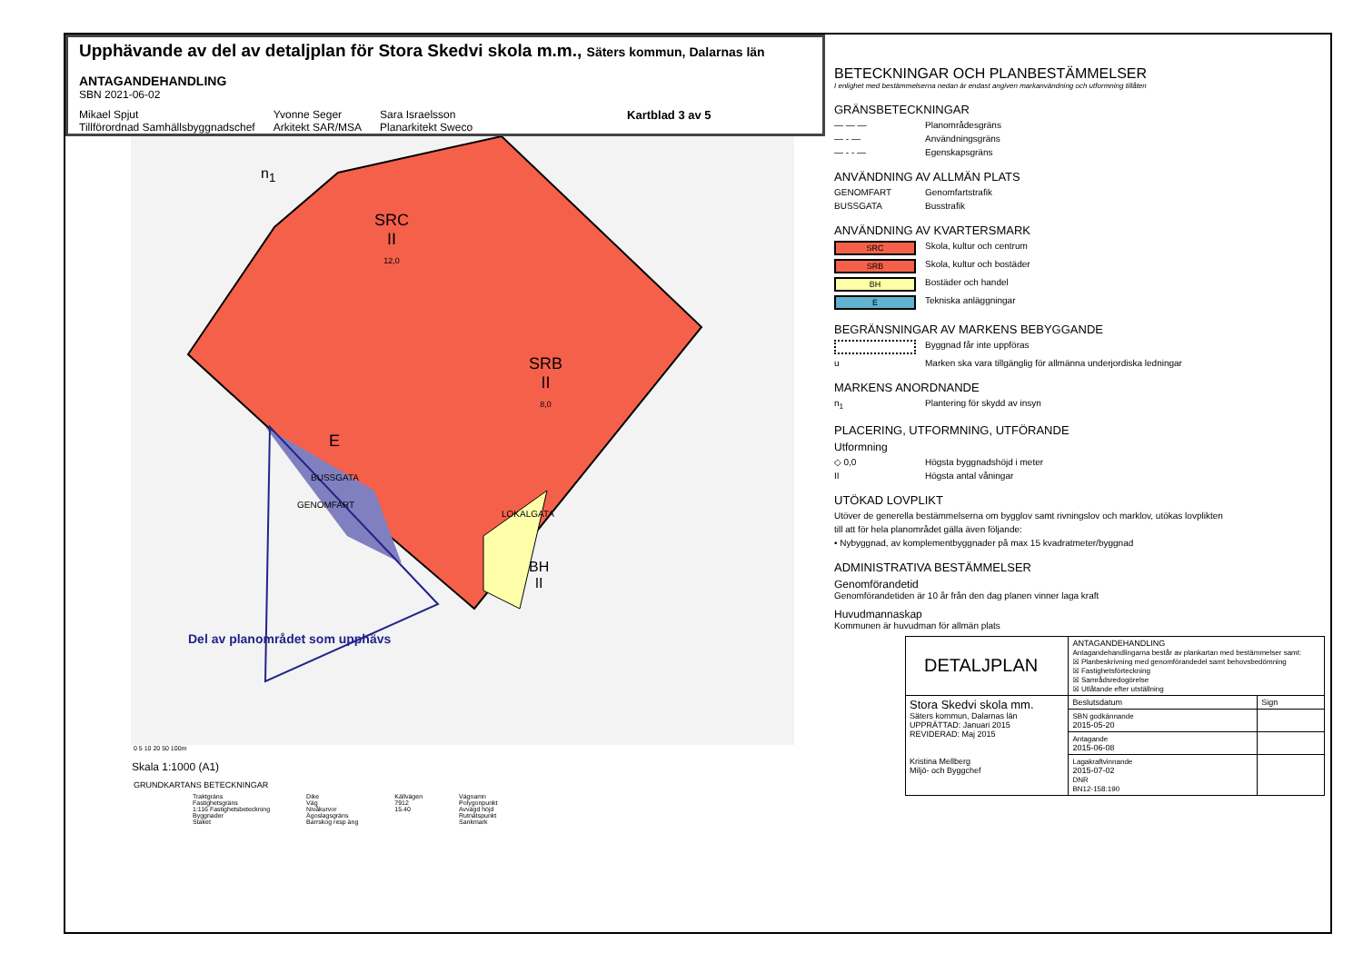Upphävande av del av detaljplan för Stora Skedvi skola m.m., Säters kommun, Dalarnas län
ANTAGANDEHANDLING
SBN 2021-06-02
Mikael Spjut
Tillförordnad Samhällsbyggnadschef
Yvonne Seger
Arkitekt SAR/MSA
Sara Israelsson
Planarkitekt Sweco
Kartblad 3 av 5
n<sub>1</sub>
SRC
II
12,0
SRB
II
8,0
E
BUSSGATA
GENOMFART
LOKALGATA
BH
II
Del av planområdet som upphävs
0 5 10 20 50 100m
Skala 1:1000 (A1)
GRUNDKARTANS BETECKNINGAR
Traktgräns
Fastighetsgräns
1:116 Fastighetsbeteckning
Byggnader
Staket
Dike
Väg
Nivåkurvor
Ägoslagsgräns
Barrskog resp äng
Källvägen
7912
15.40
Vägnamn
Polygonpunkt
Avvägd höjd
Rutnätspunkt
Sankmark
BETECKNINGAR OCH PLANBESTÄMMELSER
I enlighet med bestämmelserna nedan är endast angiven markanvändning och utformning tillåten
GRÄNSBETECKNINGAR
— — — Planområdesgräns
— - — Användningsgräns
— - - — Egenskapsgräns
ANVÄNDNING AV ALLMÄN PLATS
GENOMFART Genomfartstrafik
BUSSGATA Busstrafik
ANVÄNDNING AV KVARTERSMARK
SRC
Skola, kultur och centrum
SRB
Skola, kultur och bostäder
BH
Bostäder och handel
E
Tekniska anläggningar
BEGRÄNSNINGAR AV MARKENS BEBYGGANDE
Byggnad får inte uppföras
u Marken ska vara tillgänglig för allmänna underjordiska ledningar
MARKENS ANORDNANDE
n<sub>1</sub> Plantering för skydd av insyn
PLACERING, UTFORMNING, UTFÖRANDE
Utformning
◇ 0,0 Högsta byggnadshöjd i meter
II Högsta antal våningar
UTÖKAD LOVPLIKT
Utöver de generella bestämmelserna om bygglov samt rivningslov och marklov, utökas lovplikten
till att för hela planområdet gälla även följande:
• Nybyggnad, av komplementbyggnader på max 15 kvadratmeter/byggnad
ADMINISTRATIVA BESTÄMMELSER
Genomförandetid
Genomförandetiden är 10 år från den dag planen vinner laga kraft
Huvudmannaskap
Kommunen är huvudman för allmän plats
| DETALJPLAN | ANTAGANDEHANDLING Antagandehandlingarna består av plankartan med bestämmelser samt: ☒ Planbeskrivning med genomförandedel samt behovsbedömning ☒ Fastighetsförteckning ☒ Samrådsredogörelse ☒ Utlåtande efter utställning | |
| Stora Skedvi skola mm. Säters kommun, Dalarnas län UPPRÄTTAD: Januari 2015 REVIDERAD: Maj 2015 Kristina Mellberg Miljö- och Byggchef | Beslutsdatum | Sign |
| | SBN godkännande 2015-05-20 | |
| | Antagande 2015-06-08 | |
| | Lagakraftvinnande 2015-07-02 DNR BN12-158:190 | |